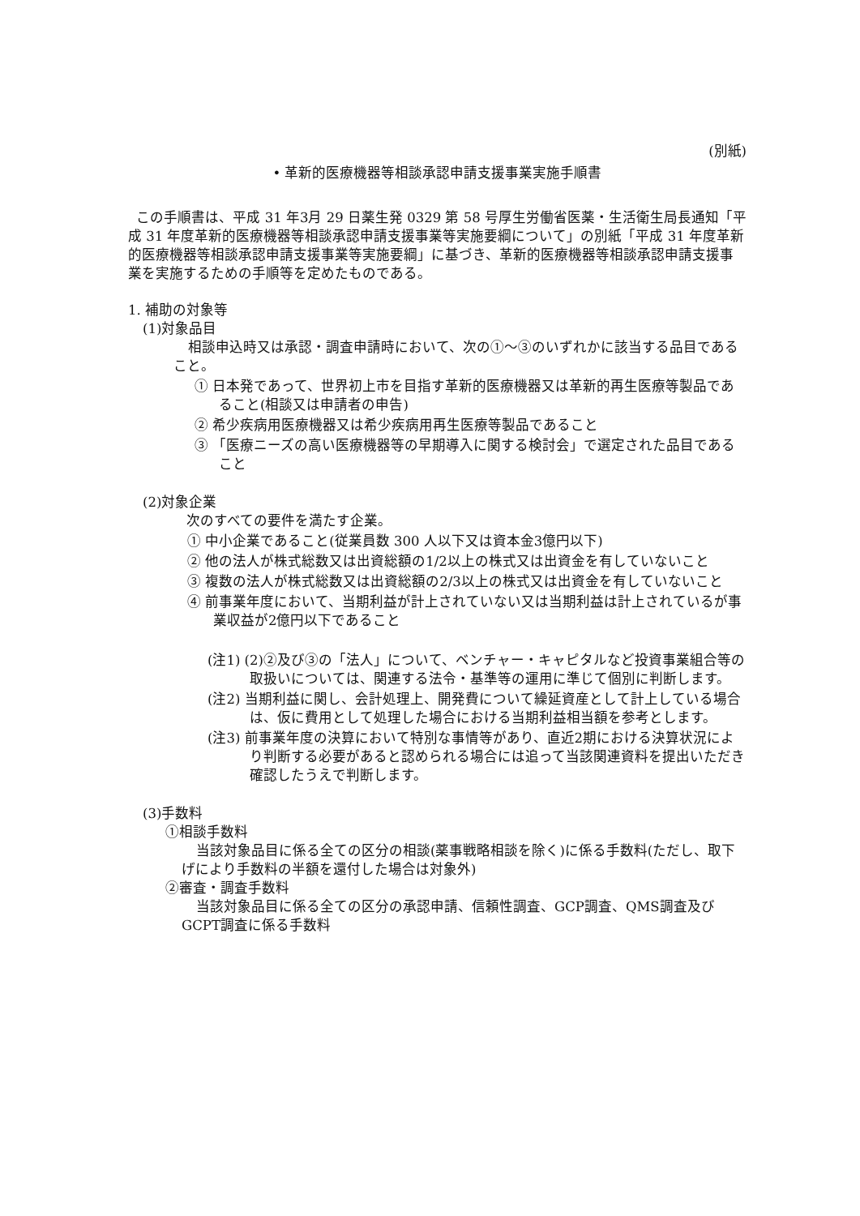(別紙)
• 革新的医療機器等相談承認申請支援事業実施手順書
この手順書は、平成 31 年3月 29 日薬生発 0329 第 58 号厚生労働省医薬・生活衛生局長通知「平成 31 年度革新的医療機器等相談承認申請支援事業等実施要綱について」の別紙「平成 31 年度革新的医療機器等相談承認申請支援事業等実施要綱」に基づき、革新的医療機器等相談承認申請支援事業を実施するための手順等を定めたものである。
1. 補助の対象等
(1)対象品目
相談申込時又は承認・調査申請時において、次の①～③のいずれかに該当する品目であること。
① 日本発であって、世界初上市を目指す革新的医療機器又は革新的再生医療等製品であること(相談又は申請者の申告)
② 希少疾病用医療機器又は希少疾病用再生医療等製品であること
③ 「医療ニーズの高い医療機器等の早期導入に関する検討会」で選定された品目であること
(2)対象企業
次のすべての要件を満たす企業。
① 中小企業であること(従業員数 300 人以下又は資本金3億円以下)
② 他の法人が株式総数又は出資総額の1/2以上の株式又は出資金を有していないこと
③ 複数の法人が株式総数又は出資総額の2/3以上の株式又は出資金を有していないこと
④ 前事業年度において、当期利益が計上されていない又は当期利益は計上されているが事業収益が2億円以下であること
(注1) (2)②及び③の「法人」について、ベンチャー・キャピタルなど投資事業組合等の取扱いについては、関連する法令・基準等の運用に準じて個別に判断します。
(注2) 当期利益に関し、会計処理上、開発費について繰延資産として計上している場合は、仮に費用として処理した場合における当期利益相当額を参考とします。
(注3) 前事業年度の決算において特別な事情等があり、直近2期における決算状況により判断する必要があると認められる場合には追って当該関連資料を提出いただき確認したうえで判断します。
(3)手数料
①相談手数料
当該対象品目に係る全ての区分の相談(薬事戦略相談を除く)に係る手数料(ただし、取下げにより手数料の半額を還付した場合は対象外)
②審査・調査手数料
当該対象品目に係る全ての区分の承認申請、信頼性調査、GCP調査、QMS調査及びGCPT調査に係る手数料